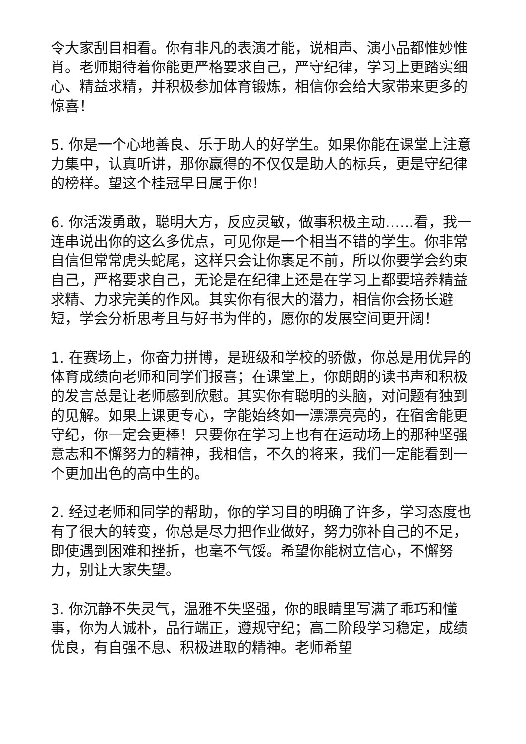令大家刮目相看。你有非凡的表演才能，说相声、演小品都惟妙惟肖。老师期待着你能更严格要求自己，严守纪律，学习上更踏实细心、精益求精，并积极参加体育锻炼，相信你会给大家带来更多的惊喜！
5. 你是一个心地善良、乐于助人的好学生。如果你能在课堂上注意力集中，认真听讲，那你赢得的不仅仅是助人的标兵，更是守纪律的榜样。望这个桂冠早日属于你！
6. 你活泼勇敢，聪明大方，反应灵敏，做事积极主动……看，我一连串说出你的这么多优点，可见你是一个相当不错的学生。你非常自信但常常虎头蛇尾，这样只会让你裹足不前，所以你要学会约束自己，严格要求自己，无论是在纪律上还是在学习上都要培养精益求精、力求完美的作风。其实你有很大的潜力，相信你会扬长避短，学会分析思考且与好书为伴的，愿你的发展空间更开阔！
1. 在赛场上，你奋力拼博，是班级和学校的骄傲，你总是用优异的体育成绩向老师和同学们报喜；在课堂上，你朗朗的读书声和积极的发言总是让老师感到欣慰。其实你有聪明的头脑，对问题有独到的见解。如果上课更专心，字能始终如一漂漂亮亮的，在宿舍能更守纪，你一定会更棒！只要你在学习上也有在运动场上的那种坚强意志和不懈努力的精神，我相信，不久的将来，我们一定能看到一个更加出色的高中生的。
2. 经过老师和同学的帮助，你的学习目的明确了许多，学习态度也有了很大的转变，你总是尽力把作业做好，努力弥补自己的不足，即使遇到困难和挫折，也毫不气馁。希望你能树立信心，不懈努力，别让大家失望。
3. 你沉静不失灵气，温雅不失坚强，你的眼睛里写满了乖巧和懂事，你为人诚朴，品行端正，遵规守纪；高二阶段学习稳定，成绩优良，有自强不息、积极进取的精神。老师希望